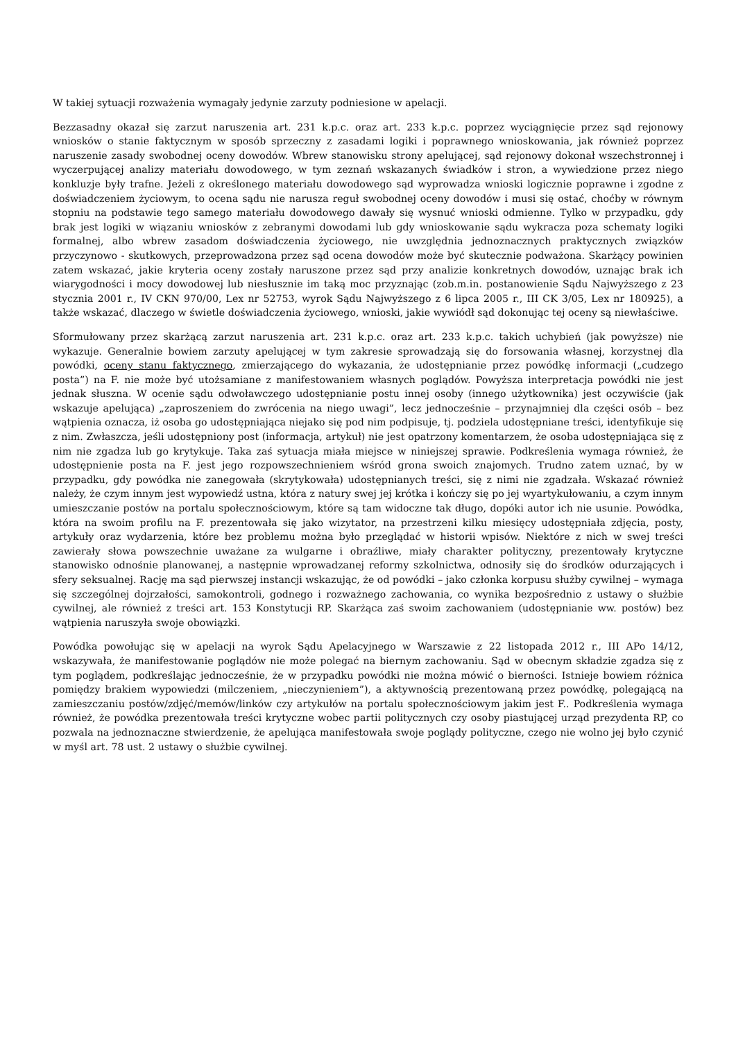W takiej sytuacji rozważenia wymagały jedynie zarzuty podniesione w apelacji.
Bezzasadny okazał się zarzut naruszenia art. 231 k.p.c. oraz art. 233 k.p.c. poprzez wyciągnięcie przez sąd rejonowy wniosków o stanie faktycznym w sposób sprzeczny z zasadami logiki i poprawnego wnioskowania, jak również poprzez naruszenie zasady swobodnej oceny dowodów. Wbrew stanowisku strony apelującej, sąd rejonowy dokonał wszechstronnej i wyczerpującej analizy materiału dowodowego, w tym zeznań wskazanych świadków i stron, a wywiedzione przez niego konkluzje były trafne. Jeżeli z określonego materiału dowodowego sąd wyprowadza wnioski logicznie poprawne i zgodne z doświadczeniem życiowym, to ocena sądu nie narusza reguł swobodnej oceny dowodów i musi się ostać, choćby w równym stopniu na podstawie tego samego materiału dowodowego dawały się wysnuć wnioski odmienne. Tylko w przypadku, gdy brak jest logiki w wiązaniu wniosków z zebranymi dowodami lub gdy wnioskowanie sądu wykracza poza schematy logiki formalnej, albo wbrew zasadom doświadczenia życiowego, nie uwzględnia jednoznacznych praktycznych związków przyczynowo - skutkowych, przeprowadzona przez sąd ocena dowodów może być skutecznie podważona. Skarżący powinien zatem wskazać, jakie kryteria oceny zostały naruszone przez sąd przy analizie konkretnych dowodów, uznając brak ich wiarygodności i mocy dowodowej lub niesłusznie im taką moc przyznając (zob.m.in. postanowienie Sądu Najwyższego z 23 stycznia 2001 r., IV CKN 970/00, Lex nr 52753, wyrok Sądu Najwyższego z 6 lipca 2005 r., III CK 3/05, Lex nr 180925), a także wskazać, dlaczego w świetle doświadczenia życiowego, wnioski, jakie wywiódł sąd dokonując tej oceny są niewłaściwe.
Sformułowany przez skarżącą zarzut naruszenia art. 231 k.p.c. oraz art. 233 k.p.c. takich uchybień (jak powyższe) nie wykazuje. Generalnie bowiem zarzuty apelującej w tym zakresie sprowadzają się do forsowania własnej, korzystnej dla powódki, oceny stanu faktycznego, zmierzającego do wykazania, że udostępnianie przez powódkę informacji („cudzego posta”) na F. nie może być utożsamiane z manifestowaniem własnych poglądów. Powyższa interpretacja powódki nie jest jednak słuszna. W ocenie sądu odwoławczego udostępnianie postu innej osoby (innego użytkownika) jest oczywiście (jak wskazuje apelująca) „zaproszeniem do zwrócenia na niego uwagi”, lecz jednocześnie – przynajmniej dla części osób – bez wątpienia oznacza, iż osoba go udostępniająca niejako się pod nim podpisuje, tj. podziela udostępniane treści, identyfikuje się z nim. Zwłaszcza, jeśli udostępniony post (informacja, artykuł) nie jest opatrzony komentarzem, że osoba udostępniająca się z nim nie zgadza lub go krytykuje. Taka zaś sytuacja miała miejsce w niniejszej sprawie. Podkreślenia wymaga również, że udostępnienie posta na F. jest jego rozpowszechnieniem wśród grona swoich znajomych. Trudno zatem uznać, by w przypadku, gdy powódka nie zanegowała (skrytykowała) udostępnianych treści, się z nimi nie zgadzała. Wskazać również należy, że czym innym jest wypowiedź ustna, która z natury swej jej krótka i kończy się po jej wyartykułowaniu, a czym innym umieszczanie postów na portalu społecznościowym, które są tam widoczne tak długo, dopóki autor ich nie usunie. Powódka, która na swoim profilu na F. prezentowała się jako wizytator, na przestrzeni kilku miesięcy udostępniała zdjęcia, posty, artykuły oraz wydarzenia, które bez problemu można było przeglądać w historii wpisów. Niektóre z nich w swej treści zawierały słowa powszechnie uważane za wulgarne i obraźliwe, miały charakter polityczny, prezentowały krytyczne stanowisko odnośnie planowanej, a następnie wprowadzanej reformy szkolnictwa, odnosiły się do środków odurzających i sfery seksualnej. Rację ma sąd pierwszej instancji wskazując, że od powódki – jako członka korpusu służby cywilnej – wymaga się szczególnej dojrzałości, samokontroli, godnego i rozważnego zachowania, co wynika bezpośrednio z ustawy o służbie cywilnej, ale również z treści art. 153 Konstytucji RP. Skarżąca zaś swoim zachowaniem (udostępnianie ww. postów) bez wątpienia naruszyła swoje obowiązki.
Powódka powołując się w apelacji na wyrok Sądu Apelacyjnego w Warszawie z 22 listopada 2012 r., III APo 14/12, wskazywała, że manifestowanie poglądów nie może polegać na biernym zachowaniu. Sąd w obecnym składzie zgadza się z tym poglądem, podkreślając jednocześnie, że w przypadku powódki nie można mówić o bierności. Istnieje bowiem różnica pomiędzy brakiem wypowiedzi (milczeniem, „nieczynieniem”), a aktywnością prezentowaną przez powódkę, polegającą na zamieszczaniu postów/zdjęć/memów/linków czy artykułów na portalu społecznościowym jakim jest F.. Podkreślenia wymaga również, że powódka prezentowała treści krytyczne wobec partii politycznych czy osoby piastującej urząd prezydenta RP, co pozwala na jednoznaczne stwierdzenie, że apelująca manifestowała swoje poglądy polityczne, czego nie wolno jej było czynić w myśl art. 78 ust. 2 ustawy o służbie cywilnej.